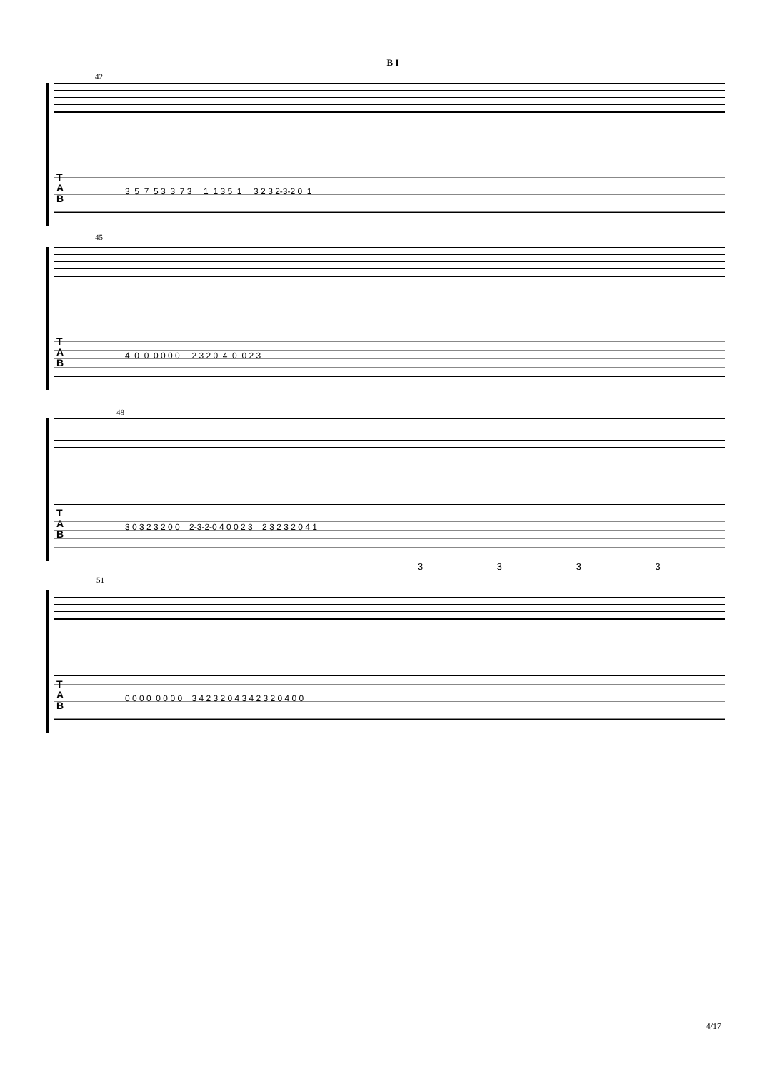B I
42
T
A
B
3 5 7 5 3 3 7 3 1 1 3 5 1 3 2 3 2-3-2 0 1
45
T
A
B
4 0 0 0 0 0 0 2 3 2 0 4 0 0 2 3
48
T
A
B
3 0 3 2 3 2 0 0 2-3-2-0 4 0 0 2 3 2 3 2 3 2 0 4 1
51
3 3 3 3
T
A
B
0 0 0 0 0 0 0 0 3 4 2 3 2 0 4 3 4 2 3 2 0 4 0 0
4/17